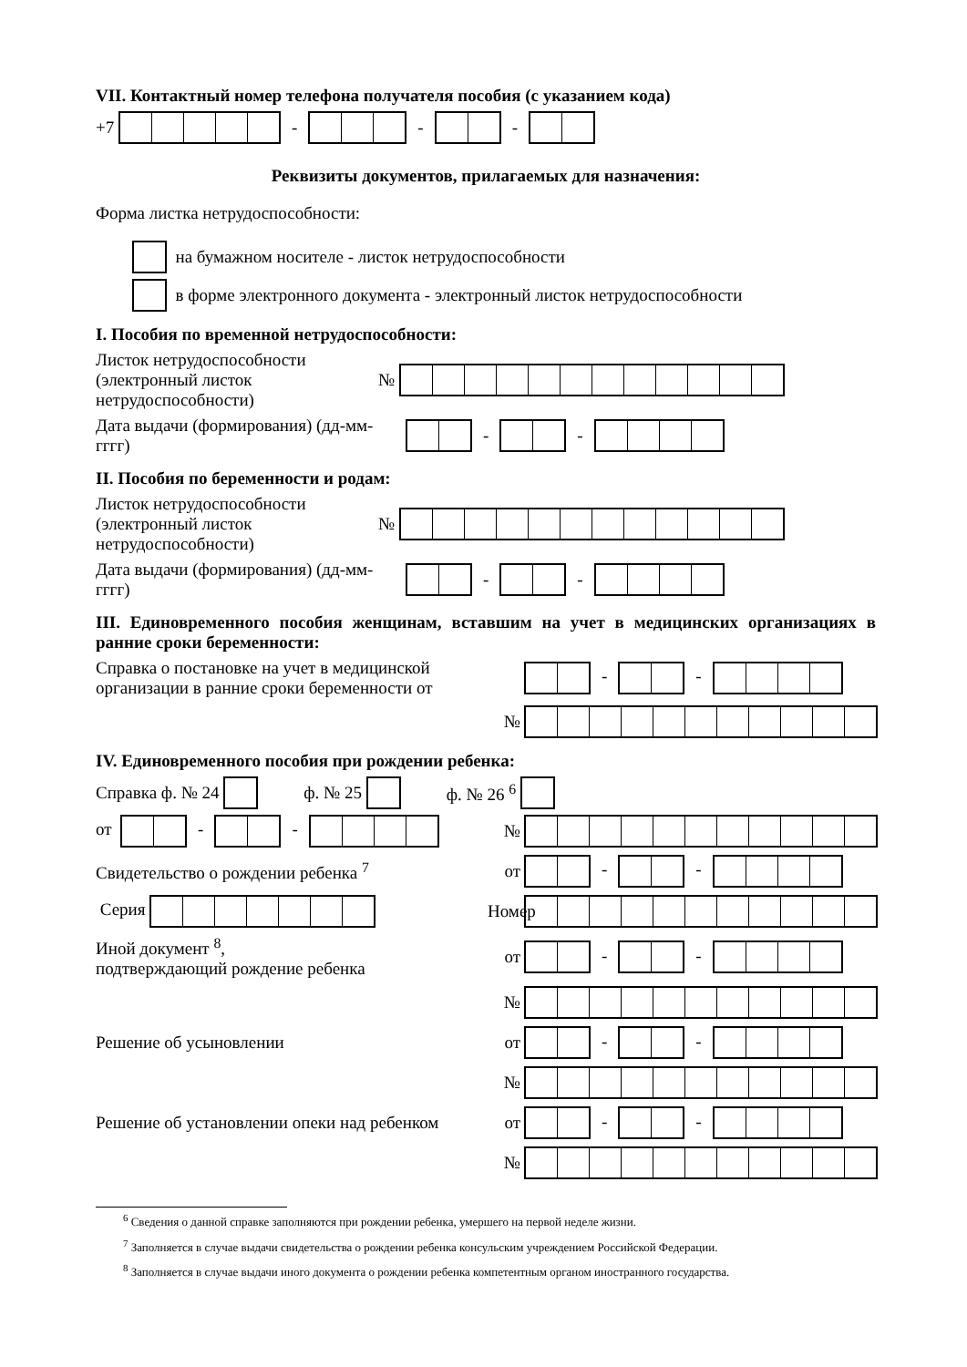VII. Контактный номер телефона получателя пособия (с указанием кода)
+7 - - -
Реквизиты документов, прилагаемых для назначения:
Форма листка нетрудоспособности:
на бумажном носителе - листок нетрудоспособности
в форме электронного документа - электронный листок нетрудоспособности
I. Пособия по временной нетрудоспособности:
Листок нетрудоспособности (электронный листок нетрудоспособности)
№
Дата выдачи (формирования) (дд-мм-гггг)
- -
II. Пособия по беременности и родам:
Листок нетрудоспособности (электронный листок нетрудоспособности)
№
Дата выдачи (формирования) (дд-мм-гггг)
- -
III. Единовременного пособия женщинам, вставшим на учет в медицинских организациях в ранние сроки беременности:
Справка о постановке на учет в медицинской организации в ранние сроки беременности от
- -
№
IV. Единовременного пособия при рождении ребенка:
Справка ф. № 24 ф. № 25 ф. № 26 <sup>6</sup>
от - -
№
Свидетельство о рождении ребенка <sup>7</sup>
от
- -
Серия
Номер
Иной документ <sup>8</sup>,
подтверждающий рождение ребенка
от
- -
№
Решение об усыновлении
от
- -
№
Решение об установлении опеки над ребенком
от
- -
№
<sup>6</sup> Сведения о данной справке заполняются при рождении ребенка, умершего на первой неделе жизни.
<sup>7</sup> Заполняется в случае выдачи свидетельства о рождении ребенка консульским учреждением Российской Федерации.
<sup>8</sup> Заполняется в случае выдачи иного документа о рождении ребенка компетентным органом иностранного государства.